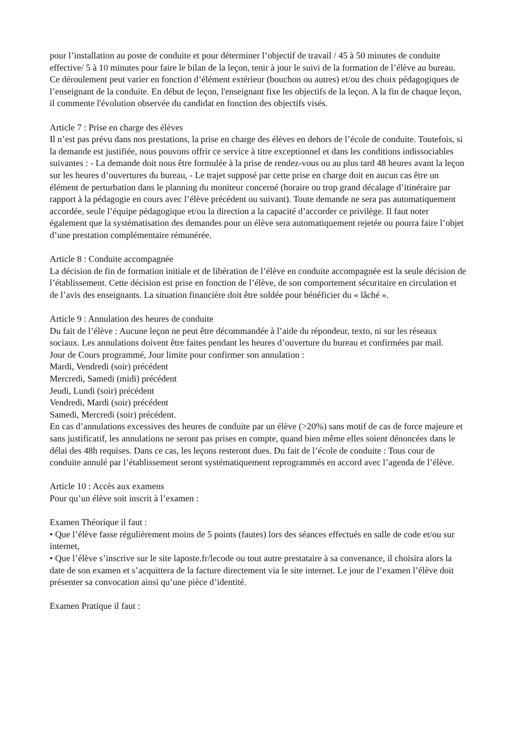pour l’installation au poste de conduite et pour déterminer l’objectif de travail / 45 à 50 minutes de conduite effective/ 5 à 10 minutes pour faire le bilan de la leçon, tenir à jour le suivi de la formation de l’élève au bureau. Ce déroulement peut varier en fonction d’élément extérieur (bouchon ou autres) et/ou des choix pédagogiques de l’enseignant de la conduite. En début de leçon, l'enseignant fixe les objectifs de la leçon. A la fin de chaque leçon, il commente l'évolution observée du candidat en fonction des objectifs visés.
Article 7 : Prise en charge des élèves
Il n’est pas prévu dans nos prestations, la prise en charge des élèves en dehors de l’école de conduite. Toutefois, si la demande est justifiée, nous pouvons offrir ce service à titre exceptionnel et dans les conditions indissociables suivantes : - La demande doit nous être formulée à la prise de rendez-vous ou au plus tard 48 heures avant la leçon sur les heures d’ouvertures du bureau, - Le trajet supposé par cette prise en charge doit en aucun cas être un élément de perturbation dans le planning du moniteur concerné (horaire ou trop grand décalage d’itinéraire par rapport à la pédagogie en cours avec l’élève précédent ou suivant). Toute demande ne sera pas automatiquement accordée, seule l’équipe pédagogique et/ou la direction a la capacité d’accorder ce privilège. Il faut noter également que la systématisation des demandes pour un élève sera automatiquement rejetée ou pourra faire l’objet d’une prestation complémentaire rémunérée.
Article 8 : Conduite accompagnée
La décision de fin de formation initiale et de libération de l’élève en conduite accompagnée est la seule décision de l’établissement. Cette décision est prise en fonction de l’élève, de son comportement sécuritaire en circulation et de l’avis des enseignants. La situation financière doit être soldée pour bénéficier du « lâché ».
Article 9 : Annulation des heures de conduite
Du fait de l’élève : Aucune leçon ne peut être décommandée à l’aide du répondeur, texto, ni sur les réseaux sociaux. Les annulations doivent être faites pendant les heures d’ouverture du bureau et confirmées par mail.
Jour de Cours programmé, Jour limite pour confirmer son annulation :
Mardi, Vendredi (soir) précédent
Mercredi, Samedi (midi) précédent
Jeudi, Lundi (soir) précédent
Vendredi, Mardi (soir) précédent
Samedi, Mercredi (soir) précédent.
En cas d’annulations excessives des heures de conduite par un élève (>20%) sans motif de cas de force majeure et sans justificatif, les annulations ne seront pas prises en compte, quand bien même elles soient dénoncées dans le délai des 48h requises. Dans ce cas, les leçons resteront dues. Du fait de l’école de conduite : Tous cour de conduite annulé par l’établissement seront systématiquement reprogrammés en accord avec l’agenda de l’élève.
Article 10 : Accès aux examens
Pour qu’un élève soit inscrit à l’examen :
Examen Théorique il faut :
• Que l’élève fasse régulièrement moins de 5 points (fautes) lors des séances effectués en salle de code et/ou sur internet,
• Que l’élève s’inscrive sur le site laposte.fr/lecode ou tout autre prestataire à sa convenance, il choisira alors la date de son examen et s’acquittera de la facture directement via le site internet. Le jour de l’examen l’élève doit présenter sa convocation ainsi qu’une pièce d’identité.
Examen Pratique il faut :